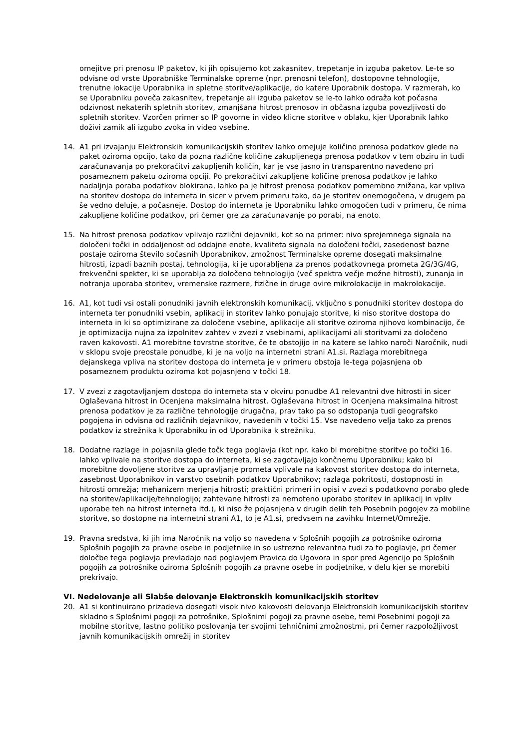omejitve pri prenosu IP paketov, ki jih opisujemo kot zakasnitev, trepetanje in izguba paketov. Le-te so odvisne od vrste Uporabniške Terminalske opreme (npr. prenosni telefon), dostopovne tehnologije, trenutne lokacije Uporabnika in spletne storitve/aplikacije, do katere Uporabnik dostopa. V razmerah, ko se Uporabniku poveča zakasnitev, trepetanje ali izguba paketov se le-to lahko odraža kot počasna odzivnost nekaterih spletnih storitev, zmanjšana hitrost prenosov in občasna izguba povezljivosti do spletnih storitev. Vzorčen primer so IP govorne in video klicne storitve v oblaku, kjer Uporabnik lahko doživi zamik ali izgubo zvoka in video vsebine.
14. A1 pri izvajanju Elektronskih komunikacijskih storitev lahko omejuje količino prenosa podatkov glede na paket oziroma opcijo, tako da pozna različne količine zakupljenega prenosa podatkov v tem obziru in tudi zaračunavanja po prekoračitvi zakupljenih količin, kar je vse jasno in transparentno navedeno pri posameznem paketu oziroma opciji. Po prekoračitvi zakupljene količine prenosa podatkov je lahko nadaljnja poraba podatkov blokirana, lahko pa je hitrost prenosa podatkov pomembno znižana, kar vpliva na storitev dostopa do interneta in sicer v prvem primeru tako, da je storitev onemogočena, v drugem pa še vedno deluje, a počasneje. Dostop do interneta je Uporabniku lahko omogočen tudi v primeru, če nima zakupljene količine podatkov, pri čemer gre za zaračunavanje po porabi, na enoto.
15. Na hitrost prenosa podatkov vplivajo različni dejavniki, kot so na primer: nivo sprejemnega signala na določeni točki in oddaljenost od oddajne enote, kvaliteta signala na določeni točki, zasedenost bazne postaje oziroma število sočasnih Uporabnikov, zmožnost Terminalske opreme dosegati maksimalne hitrosti, izpadi baznih postaj, tehnologija, ki je uporabljena za prenos podatkovnega prometa 2G/3G/4G, frekvenčni spekter, ki se uporablja za določeno tehnologijo (več spektra večje možne hitrosti), zunanja in notranja uporaba storitev, vremenske razmere, fizične in druge ovire mikrolokacije in makrolokacije.
16. A1, kot tudi vsi ostali ponudniki javnih elektronskih komunikacij, vključno s ponudniki storitev dostopa do interneta ter ponudniki vsebin, aplikacij in storitev lahko ponujajo storitve, ki niso storitve dostopa do interneta in ki so optimizirane za določene vsebine, aplikacije ali storitve oziroma njihovo kombinacijo, če je optimizacija nujna za izpolnitev zahtev v zvezi z vsebinami, aplikacijami ali storitvami za določeno raven kakovosti. A1 morebitne tovrstne storitve, če te obstojijo in na katere se lahko naroči Naročnik, nudi v sklopu svoje preostale ponudbe, ki je na voljo na internetni strani A1.si. Razlaga morebitnega dejanskega vpliva na storitev dostopa do interneta je v primeru obstoja le-tega pojasnjena ob posameznem produktu oziroma kot pojasnjeno v točki 18.
17. V zvezi z zagotavljanjem dostopa do interneta sta v okviru ponudbe A1 relevantni dve hitrosti in sicer Oglaševana hitrost in Ocenjena maksimalna hitrost. Oglaševana hitrost in Ocenjena maksimalna hitrost prenosa podatkov je za različne tehnologije drugačna, prav tako pa so odstopanja tudi geografsko pogojena in odvisna od različnih dejavnikov, navedenih v točki 15. Vse navedeno velja tako za prenos podatkov iz strežnika k Uporabniku in od Uporabnika k strežniku.
18. Dodatne razlage in pojasnila glede točk tega poglavja (kot npr. kako bi morebitne storitve po točki 16. lahko vplivale na storitve dostopa do interneta, ki se zagotavljajo končnemu Uporabniku; kako bi morebitne dovoljene storitve za upravljanje prometa vplivale na kakovost storitev dostopa do interneta, zasebnost Uporabnikov in varstvo osebnih podatkov Uporabnikov; razlaga pokritosti, dostopnosti in hitrosti omrežja; mehanizem merjenja hitrosti; praktični primeri in opisi v zvezi s podatkovno porabo glede na storitev/aplikacije/tehnologijo; zahtevane hitrosti za nemoteno uporabo storitev in aplikacij in vpliv uporabe teh na hitrost interneta itd.), ki niso že pojasnjena v drugih delih teh Posebnih pogojev za mobilne storitve, so dostopne na internetni strani A1, to je A1.si, predvsem na zavihku Internet/Omrežje.
19. Pravna sredstva, ki jih ima Naročnik na voljo so navedena v Splošnih pogojih za potrošnike oziroma Splošnih pogojih za pravne osebe in podjetnike in so ustrezno relevantna tudi za to poglavje, pri čemer določbe tega poglavja prevladajo nad poglavjem Pravica do Ugovora in spor pred Agencijo po Splošnih pogojih za potrošnike oziroma Splošnih pogojih za pravne osebe in podjetnike, v delu kjer se morebiti prekrivajo.
VI. Nedelovanje ali Slabše delovanje Elektronskih komunikacijskih storitev
20. A1 si kontinuirano prizadeva dosegati visok nivo kakovosti delovanja Elektronskih komunikacijskih storitev skladno s Splošnimi pogoji za potrošnike, Splošnimi pogoji za pravne osebe, temi Posebnimi pogoji za mobilne storitve, lastno politiko poslovanja ter svojimi tehničnimi zmožnostmi, pri čemer razpoložljivost javnih komunikacijskih omrežij in storitev